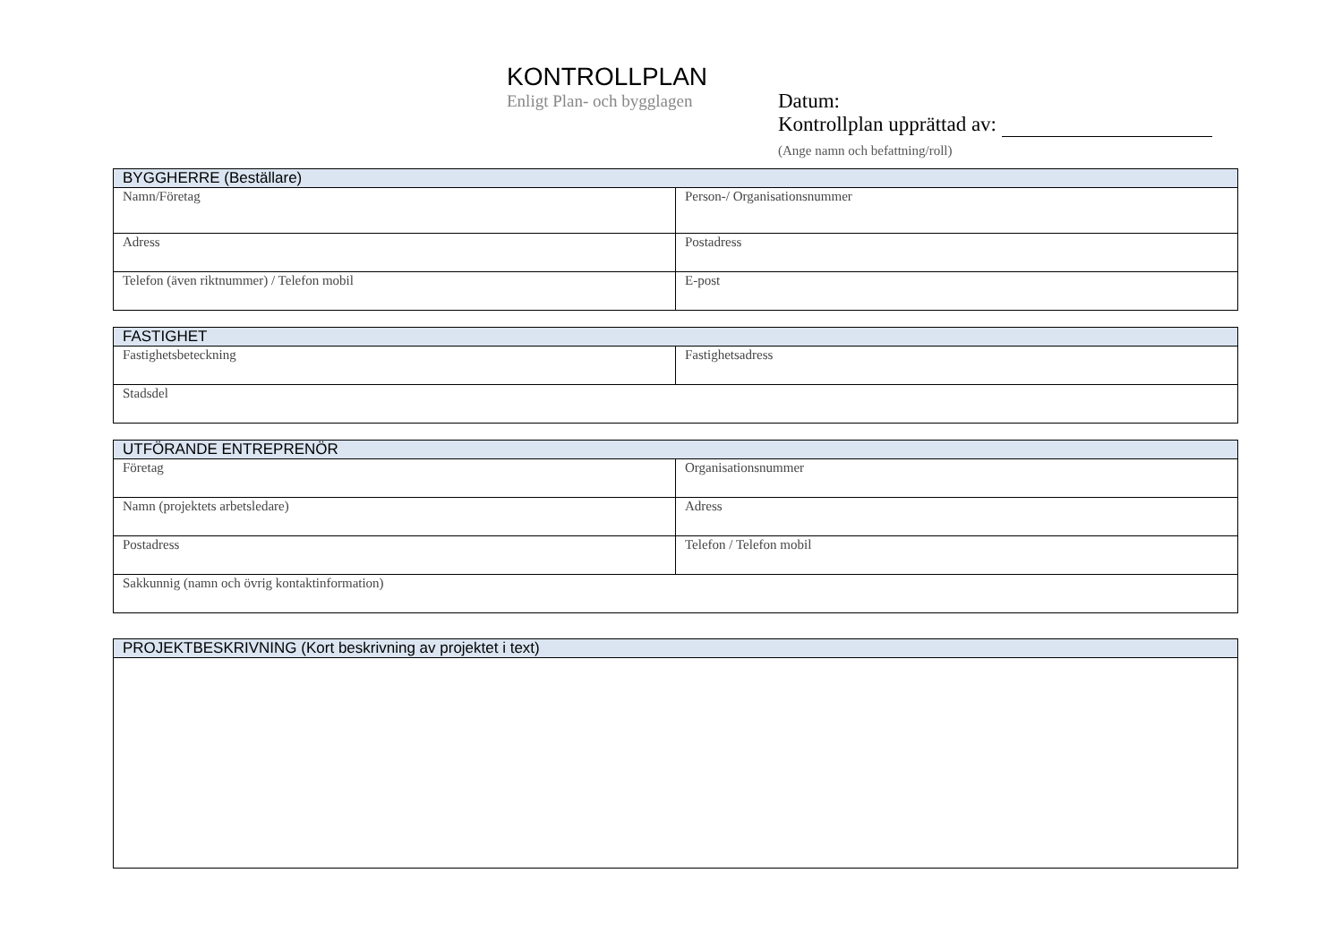KONTROLLPLAN
Enligt Plan- och bygglagen
Datum:
Kontrollplan upprättad av:
(Ange namn och befattning/roll)
| BYGGHERRE (Beställare) | |
| --- | --- |
| Namn/Företag | Person-/ Organisationsnummer |
| Adress | Postadress |
| Telefon (även riktnummer) / Telefon mobil | E-post |
| FASTIGHET | |
| --- | --- |
| Fastighetsbeteckning | Fastighetsadress |
| Stadsdel | |
| UTFÖRANDE ENTREPRENÖR | |
| --- | --- |
| Företag | Organisationsnummer |
| Namn (projektets arbetsledare) | Adress |
| Postadress | Telefon / Telefon mobil |
| Sakkunnig (namn och övrig kontaktinformation) | |
| PROJEKTBESKRIVNING (Kort beskrivning av projektet i text) |
| --- |